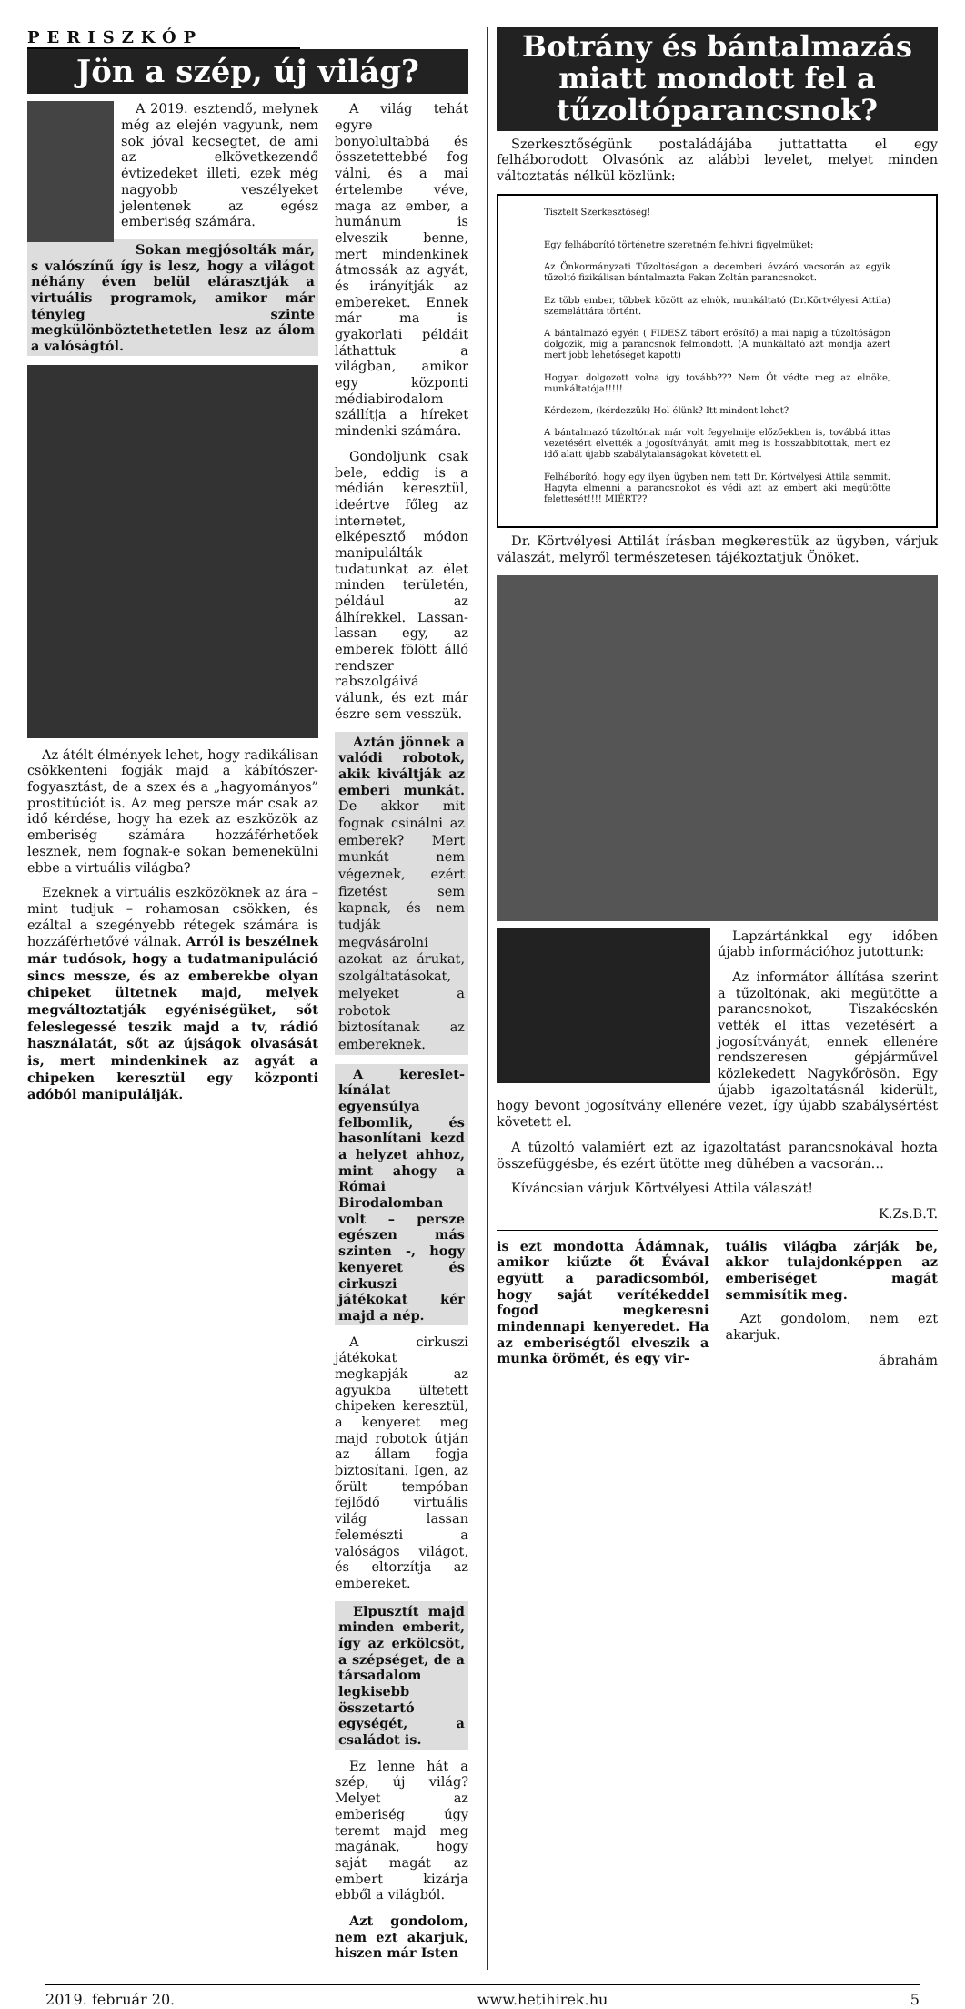PERISZKÓP
Jön a szép, új világ?
A 2019. esztendő, melynek még az elején vagyunk, nem sok jóval kecsegtet, de ami az elkövetkezendő évtizedeket illeti, ezek még nagyobb veszélyeket jelentenek az egész emberiség számára.
Sokan megjósolták már, s valószínű így is lesz, hogy a világot néhány éven belül elárasztják a virtuális programok, amikor már tényleg szinte megkülönböztethetetlen lesz az álom a valóságtól.
Az átélt élmények lehet, hogy radikálisan csökkenteni fogják majd a kábítószer-fogyasztást, de a szex és a „hagyományos” prostitúciót is. Az meg persze már csak az idő kérdése, hogy ha ezek az eszközök az emberiség számára hozzáférhetőek lesznek, nem fognak-e sokan bemenekülni ebbe a virtuális világba?
Ezeknek a virtuális eszközöknek az ára – mint tudjuk – rohamosan csökken, és ezáltal a szegényebb rétegek számára is hozzáférhetővé válnak. Arról is beszélnek már tudósok, hogy a tudatmanipuláció sincs messze, és az emberekbe olyan chipeket ültetnek majd, melyek megváltoztatják egyéniségüket, sőt feleslegessé teszik majd a tv, rádió használatát, sőt az újságok olvasását is, mert mindenkinek az agyát a chipeken keresztül egy központi adóból manipulálják.
A világ tehát egyre bonyolultabbá és összetettebbé fog válni, és a mai értelembe véve, maga az ember, a humánum is elveszik benne, mert mindenkinek átmossák az agyát, és irányítják az embereket. Ennek már ma is gyakorlati példáit láthattuk a világban, amikor egy központi médiabirodalom szállítja a híreket mindenki számára.
Gondoljunk csak bele, eddig is a médián keresztül, ideértve főleg az internetet, elképesztő módon manipulálták tudatunkat az élet minden területén, például az álhírekkel. Lassan-lassan egy, az emberek fölött álló rendszer rabszolgáivá válunk, és ezt már észre sem vesszük.
Aztán jönnek a valódi robotok, akik kiváltják az emberi munkát. De akkor mit fognak csinálni az emberek? Mert munkát nem végeznek, ezért fizetést sem kapnak, és nem tudják megvásárolni azokat az árukat, szolgáltatásokat, melyeket a robotok biztosítanak az embereknek.
A kereslet-kínálat egyensúlya felbomlik, és hasonlítani kezd a helyzet ahhoz, mint ahogy a Római Birodalomban volt – persze egészen más szinten -, hogy kenyeret és cirkuszi játékokat kér majd a nép.
A cirkuszi játékokat megkapják az agyukba ültetett chipeken keresztül, a kenyeret meg majd robotok útján az állam fogja biztosítani. Igen, az őrült tempóban fejlődő virtuális világ lassan felemészti a valóságos világot, és eltorzítja az embereket.
Elpusztít majd minden emberit, így az erkölcsöt, a szépséget, de a társadalom legkisebb összetartó egységét, a családot is.
Ez lenne hát a szép, új világ? Melyet az emberiség úgy teremt majd meg magának, hogy saját magát az embert kizárja ebből a világból.
Azt gondolom, nem ezt akarjuk, hiszen már Isten
Botrány és bántalmazás miatt mondott fel a tűzoltóparancsnok?
Szerkesztőségünk postaládájába juttattatta el egy felháborodott Olvasónk az alábbi levelet, melyet minden változtatás nélkül közlünk:
Tisztelt Szerkesztőség!
Egy felháborító történetre szeretném felhívni figyelmüket:
Az Önkormányzati Tűzoltóságon a decemberi évzáró vacsorán az egyik tűzoltó fizikálisan bántalmazta Fakan Zoltán parancsnokot.
Ez több ember, többek között az elnök, munkáltató (Dr.Körtvélyesi Attila) szemeláttára történt.
A bántalmazó egyén ( FIDESZ tábort erősítő) a mai napig a tűzoltóságon dolgozik, míg a parancsnok felmondott. (A munkáltató azt mondja azért mert jobb lehetőséget kapott)
Hogyan dolgozott volna így tovább??? Nem Őt védte meg az elnöke, munkáltatója!!!!!
Kérdezem, (kérdezzük) Hol élünk? Itt mindent lehet?
A bántalmazó tűzoltónak már volt fegyelmije előzőekben is, továbbá ittas vezetésért elvették a jogosítványát, amit meg is hosszabbítottak, mert ez idő alatt újabb szabálytalanságokat követett el.
Felháborító, hogy egy ilyen ügyben nem tett Dr. Körtvélyesi Attila semmit. Hagyta elmenni a parancsnokot és védi azt az embert aki megütötte felettesét!!!! MIÉRT??
Dr. Körtvélyesi Attilát írásban megkerestük az ügyben, várjuk válaszát, melyről természetesen tájékoztatjuk Önöket.
Lapzártánkkal egy időben újabb információhoz jutottunk:
Az informátor állítása szerint a tűzoltónak, aki megütötte a parancsnokot, Tiszakécskén vették el ittas vezetésért a jogosítványát, ennek ellenére rendszeresen gépjárművel közlekedett Nagykőrösön. Egy újabb igazoltatásnál kiderült, hogy bevont jogosítvány ellenére vezet, így újabb szabálysértést követett el.
A tűzoltó valamiért ezt az igazoltatást parancsnokával hozta összefüggésbe, és ezért ütötte meg dühében a vacsorán…
Kíváncsian várjuk Körtvélyesi Attila válaszát!
K.Zs.B.T.
is ezt mondotta Ádámnak, amikor kiűzte őt Évával együtt a paradicsomból, hogy saját verítékeddel fogod megkeresni mindennapi kenyeredet. Ha az emberiségtől elveszik a munka örömét, és egy vir-
tuális világba zárják be, akkor tulajdonképpen az emberiséget magát semmisítik meg.
Azt gondolom, nem ezt akarjuk.
ábrahám
2019. február 20. www.hetihirek.hu 5